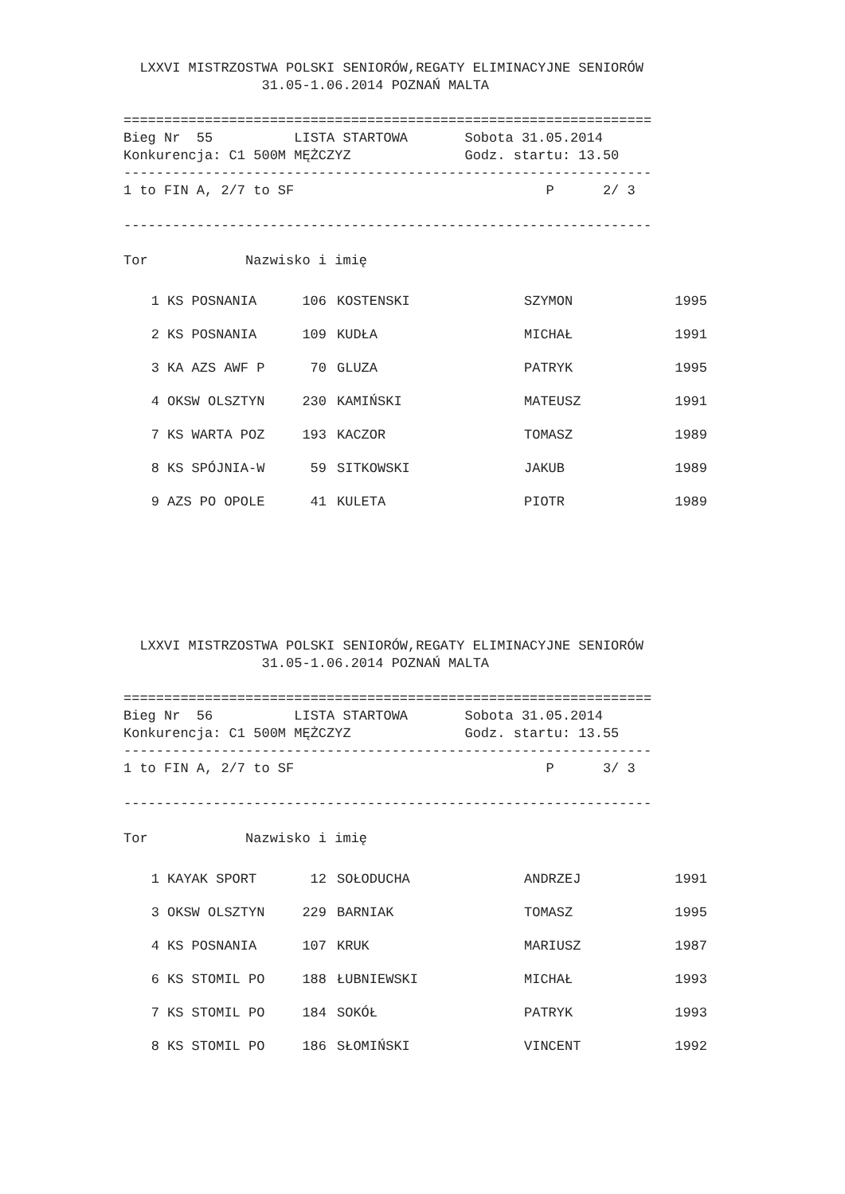LXXVI MISTRZOSTWA POLSKI SENIORÓW,REGATY ELIMINACYJNE SENIORÓW
                 31.05-1.06.2014 POZNAŃ MALTA

=================================================================
Bieg Nr  55          LISTA STARTOWA       Sobota 31.05.2014
Konkurencja: C1 500M MĘŻCZYZ              Godz. startu: 13.50
-----------------------------------------------------------------
1 to FIN A, 2/7 to SF                               P      2/ 3

-----------------------------------------------------------------

Tor            Nazwisko i imię
| 1 | KS POSNANIA | 106 | KOSTENSKI | SZYMON | 1995 |
| 2 | KS POSNANIA | 109 | KUDŁA | MICHAŁ | 1991 |
| 3 | KA AZS AWF P | 70 | GLUZA | PATRYK | 1995 |
| 4 | OKSW OLSZTYN | 230 | KAMIŃSKI | MATEUSZ | 1991 |
| 7 | KS WARTA POZ | 193 | KACZOR | TOMASZ | 1989 |
| 8 | KS SPÓJNIA-W | 59 | SITKOWSKI | JAKUB | 1989 |
| 9 | AZS PO OPOLE | 41 | KULETA | PIOTR | 1989 |
  LXXVI MISTRZOSTWA POLSKI SENIORÓW,REGATY ELIMINACYJNE SENIORÓW
                 31.05-1.06.2014 POZNAŃ MALTA

=================================================================
Bieg Nr  56          LISTA STARTOWA       Sobota 31.05.2014
Konkurencja: C1 500M MĘŻCZYZ              Godz. startu: 13.55
-----------------------------------------------------------------
1 to FIN A, 2/7 to SF                               P      3/ 3

-----------------------------------------------------------------

Tor            Nazwisko i imię
| 1 | KAYAK SPORT | 12 | SOŁODUCHA | ANDRZEJ | 1991 |
| 3 | OKSW OLSZTYN | 229 | BARNIAK | TOMASZ | 1995 |
| 4 | KS POSNANIA | 107 | KRUK | MARIUSZ | 1987 |
| 6 | KS STOMIL PO | 188 | ŁUBNIEWSKI | MICHAŁ | 1993 |
| 7 | KS STOMIL PO | 184 | SOKÓŁ | PATRYK | 1993 |
| 8 | KS STOMIL PO | 186 | SŁOMIŃSKI | VINCENT | 1992 |